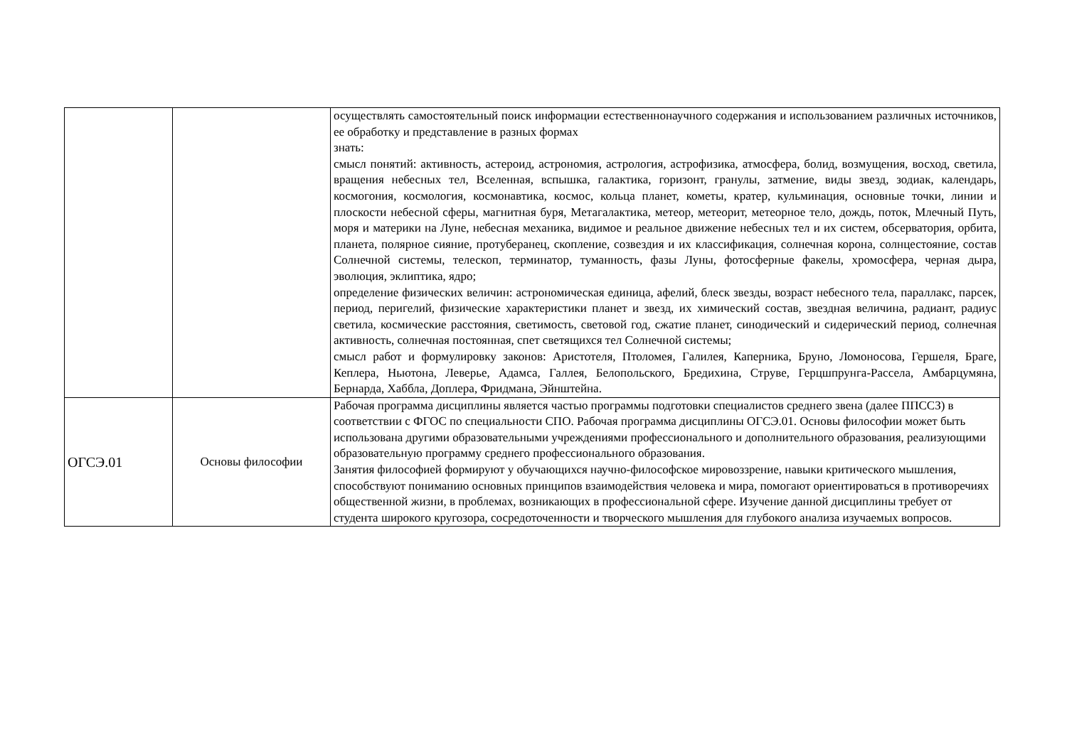| | | осуществлять самостоятельный поиск информации естественнонаучного содержания и использованием различных источников, ее обработку и представление в разных формах знать: смысл понятий: активность, астероид, астрономия, астрология, астрофизика, атмосфера, болид, возмущения, восход, светила, вращения небесных тел, Вселенная, вспышка, галактика, горизонт, гранулы, затмение, виды звезд, зодиак, календарь, космогония, космология, космонавтика, космос, кольца планет, кометы, кратер, кульминация, основные точки, линии и плоскости небесной сферы, магнитная буря, Метагалактика, метеор, метеорит, метеорное тело, дождь, поток, Млечный Путь, моря и материки на Луне, небесная механика, видимое и реальное движение небесных тел и их систем, обсерватория, орбита, планета, полярное сияние, протуберанец, скопление, созвездия и их классификация, солнечная корона, солнцестояние, состав Солнечной системы, телескоп, терминатор, туманность, фазы Луны, фотосферные факелы, хромосфера, черная дыра, эволюция, эклиптика, ядро; определение физических величин: астрономическая единица, афелий, блеск звезды, возраст небесного тела, параллакс, парсек, период, перигелий, физические характеристики планет и звезд, их химический состав, звездная величина, радиант, радиус светила, космические расстояния, светимость, световой год, сжатие планет, синодический и сидерический период, солнечная активность, солнечная постоянная, спет светящихся тел Солнечной системы; смысл работ и формулировку законов: Аристотеля, Птоломея, Галилея, Каперника, Бруно, Ломоносова, Гершеля, Браге, Кеплера, Ньютона, Леверье, Адамса, Галлея, Белопольского, Бредихина, Струве, Герцшпрунга-Рассела, Амбарцумяна, Бернарда, Хаббла, Доплера, Фридмана, Эйнштейна. |
| ОГСЭ.01 | Основы философии | Рабочая программа дисциплины является частью программы подготовки специалистов среднего звена (далее ППССЗ) в соответствии с ФГОС по специальности СПО. Рабочая программа дисциплины ОГСЭ.01. Основы философии может быть использована другими образовательными учреждениями профессионального и дополнительного образования, реализующими образовательную программу среднего профессионального образования. Занятия философией формируют у обучающихся научно-философское мировоззрение, навыки критического мышления, способствуют пониманию основных принципов взаимодействия человека и мира, помогают ориентироваться в противоречиях общественной жизни, в проблемах, возникающих в профессиональной сфере. Изучение данной дисциплины требует от студента широкого кругозора, сосредоточенности и творческого мышления для глубокого анализа изучаемых вопросов. |